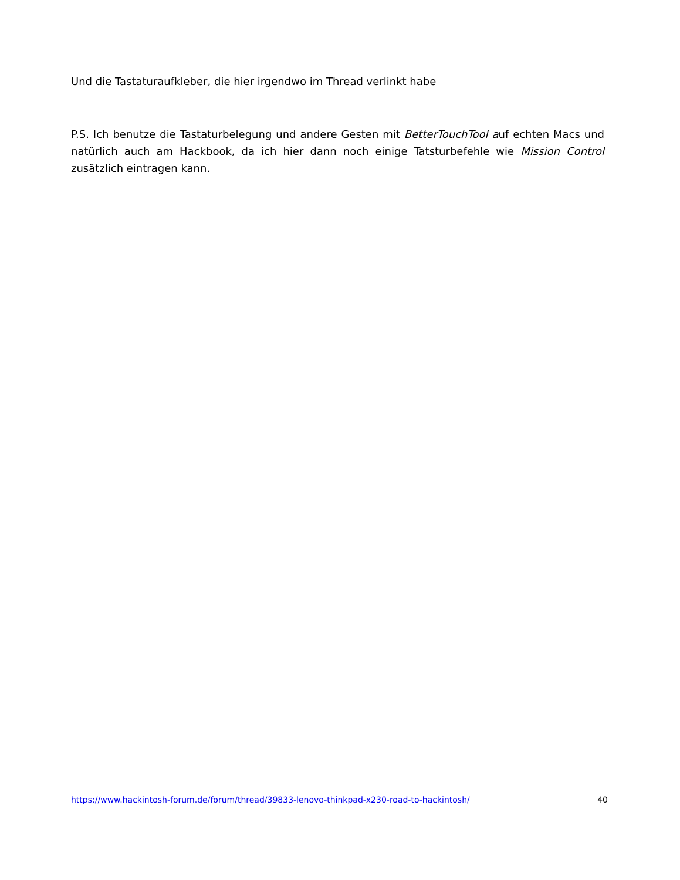Und die Tastaturaufkleber, die hier irgendwo im Thread verlinkt habe
P.S. Ich benutze die Tastaturbelegung und andere Gesten mit BetterTouchTool auf echten Macs und natürlich auch am Hackbook, da ich hier dann noch einige Tatsturbefehle wie Mission Control zusätzlich eintragen kann.
https://www.hackintosh-forum.de/forum/thread/39833-lenovo-thinkpad-x230-road-to-hackintosh/ 40